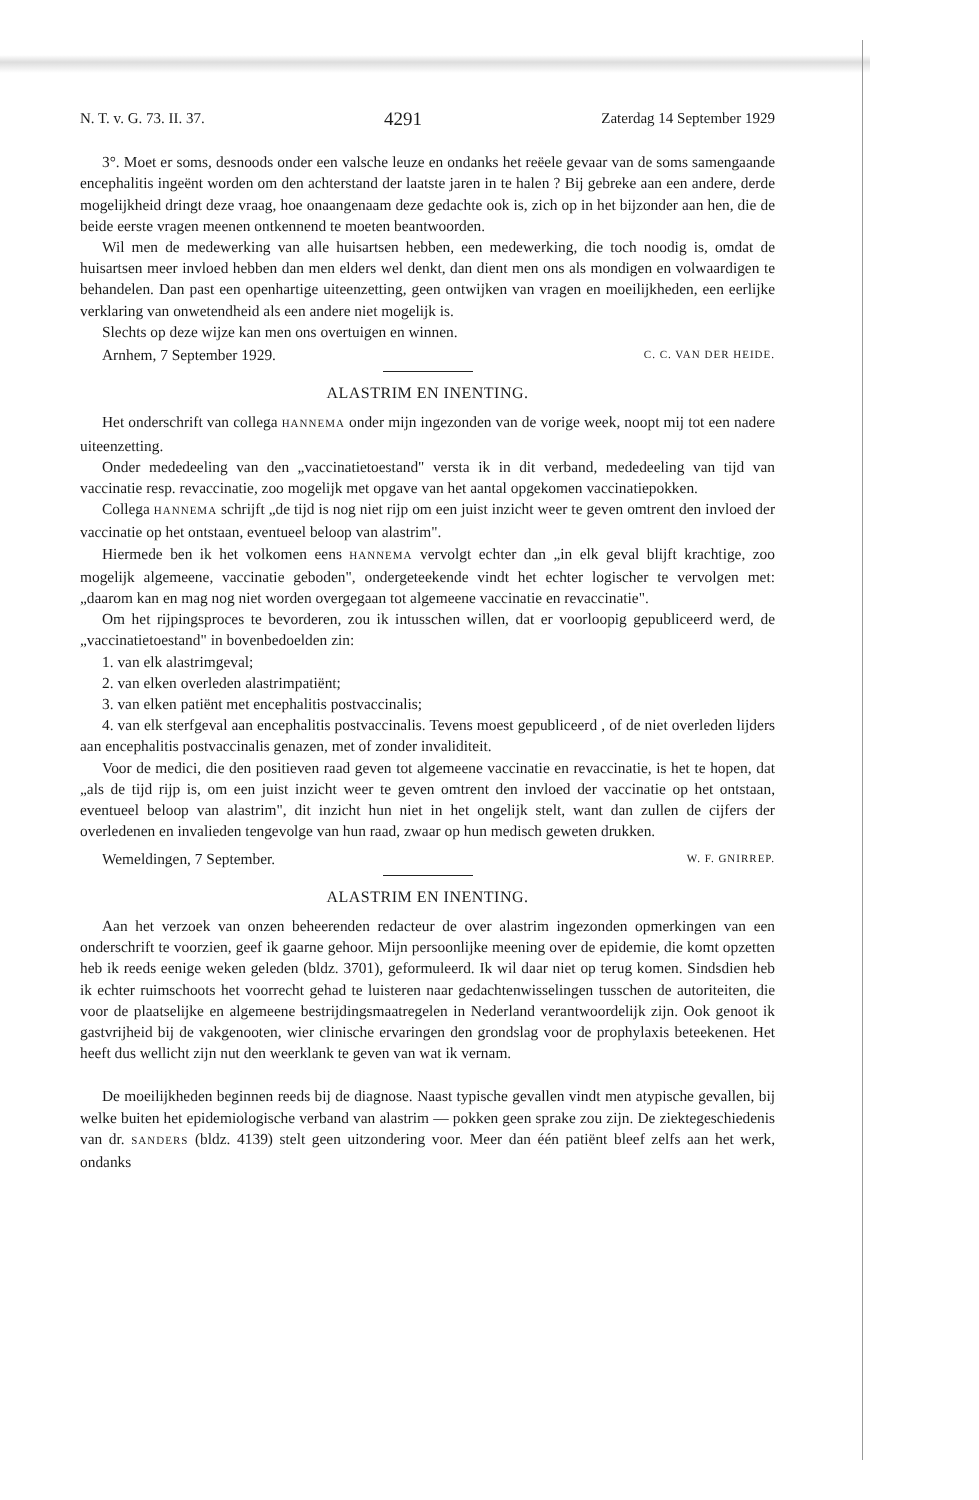N. T. v. G. 73. II. 37. 4291 Zaterdag 14 September 1929
3°. Moet er soms, desnoods onder een valsche leuze en ondanks het reëele gevaar van de soms samengaande encephalitis ingeënt worden om den achterstand der laatste jaren in te halen ? Bij gebreke aan een andere, derde mogelijkheid dringt deze vraag, hoe onaangenaam deze gedachte ook is, zich op in het bijzonder aan hen, die de beide eerste vragen meenen ontkennend te moeten beantwoorden.
Wil men de medewerking van alle huisartsen hebben, een medewerking, die toch noodig is, omdat de huisartsen meer invloed hebben dan men elders wel denkt, dan dient men ons als mondigen en volwaardigen te behandelen. Dan past een openhartige uiteenzetting, geen ontwijken van vragen en moeilijkheden, een eerlijke verklaring van onwetendheid als een andere niet mogelijk is.
Slechts op deze wijze kan men ons overtuigen en winnen.
Arnhem, 7 September 1929. C. C. VAN DER HEIDE.
ALASTRIM EN INENTING.
Het onderschrift van collega HANNEMA onder mijn ingezonden van de vorige week, noopt mij tot een nadere uiteenzetting.
Onder mededeeling van den „vaccinatietoestand" versta ik in dit verband, mededeeling van tijd van vaccinatie resp. revaccinatie, zoo mogelijk met opgave van het aantal opgekomen vaccinatiepokken.
Collega HANNEMA schrijft „de tijd is nog niet rijp om een juist inzicht weer te geven omtrent den invloed der vaccinatie op het ontstaan, eventueel beloop van alastrim".
Hiermede ben ik het volkomen eens HANNEMA vervolgt echter dan „in elk geval blijft krachtige, zoo mogelijk algemeene, vaccinatie geboden", ondergeteekende vindt het echter logischer te vervolgen met: „daarom kan en mag nog niet worden overgegaan tot algemeene vaccinatie en revaccinatie".
Om het rijpingsproces te bevorderen, zou ik intusschen willen, dat er voorloopig gepubliceerd werd, de „vaccinatietoestand" in bovenbedoelden zin:
1. van elk alastrimgeval;
2. van elken overleden alastrimpatiënt;
3. van elken patiënt met encephalitis postvaccinalis;
4. van elk sterfgeval aan encephalitis postvaccinalis. Tevens moest gepubliceerd , of de niet overleden lijders aan encephalitis postvaccinalis genazen, met of zonder invaliditeit.
Voor de medici, die den positieven raad geven tot algemeene vaccinatie en revaccinatie, is het te hopen, dat „als de tijd rijp is, om een juist inzicht weer te geven omtrent den invloed der vaccinatie op het ontstaan, eventueel beloop van alastrim", dit inzicht hun niet in het ongelijk stelt, want dan zullen de cijfers der overledenen en invalieden tengevolge van hun raad, zwaar op hun medisch geweten drukken.
Wemeldingen, 7 September. W. F. GNIRREP.
ALASTRIM EN INENTING.
Aan het verzoek van onzen beheerenden redacteur de over alastrim ingezonden opmerkingen van een onderschrift te voorzien, geef ik gaarne gehoor. Mijn persoonlijke meening over de epidemie, die komt opzetten heb ik reeds eenige weken geleden (bldz. 3701), geformuleerd. Ik wil daar niet op terug komen. Sindsdien heb ik echter ruimschoots het voorrecht gehad te luisteren naar gedachtenwisselingen tusschen de autoriteiten, die voor de plaatselijke en algemeene bestrijdingsmaatregelen in Nederland verantwoordelijk zijn. Ook genoot ik gastvrijheid bij de vakgenooten, wier clinische ervaringen den grondslag voor de prophylaxis beteekenen. Het heeft dus wellicht zijn nut den weerklank te geven van wat ik vernam.
De moeilijkheden beginnen reeds bij de diagnose. Naast typische gevallen vindt men atypische gevallen, bij welke buiten het epidemiologische verband van alastrim — pokken geen sprake zou zijn. De ziektegeschiedenis van dr. SANDERS (bldz. 4139) stelt geen uitzondering voor. Meer dan één patiënt bleef zelfs aan het werk, ondanks